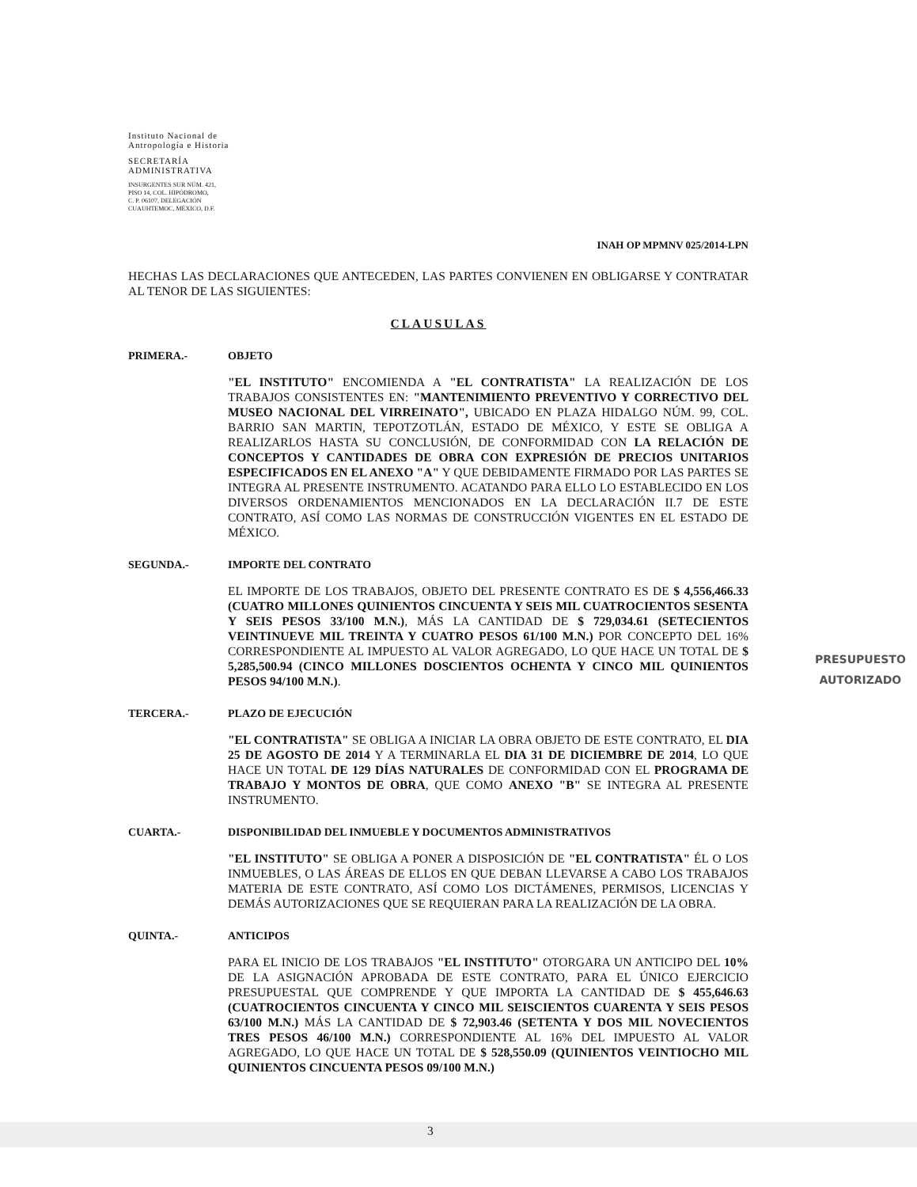Instituto Nacional de
Antropología e Historia
SECRETARÍA
ADMINISTRATIVA
INSURGENTES SUR NÚM. 421,
PISO 14, COL. HIPÓDROMO,
C. P. 06107, DELEGACIÓN
CUAUHTEMOC, MÉXICO, D.F.
INAH OP MPMNV 025/2014-LPN
HECHAS LAS DECLARACIONES QUE ANTECEDEN, LAS PARTES CONVIENEN EN OBLIGARSE Y CONTRATAR AL TENOR DE LAS SIGUIENTES:
CLAUSULAS
PRIMERA.- OBJETO
"EL INSTITUTO" ENCOMIENDA A "EL CONTRATISTA" LA REALIZACIÓN DE LOS TRABAJOS CONSISTENTES EN: "MANTENIMIENTO PREVENTIVO Y CORRECTIVO DEL MUSEO NACIONAL DEL VIRREINATO", UBICADO EN PLAZA HIDALGO NÚM. 99, COL. BARRIO SAN MARTIN, TEPOTZOTLÁN, ESTADO DE MÉXICO, Y ESTE SE OBLIGA A REALIZARLOS HASTA SU CONCLUSIÓN, DE CONFORMIDAD CON LA RELACIÓN DE CONCEPTOS Y CANTIDADES DE OBRA CON EXPRESIÓN DE PRECIOS UNITARIOS ESPECIFICADOS EN EL ANEXO "A" Y QUE DEBIDAMENTE FIRMADO POR LAS PARTES SE INTEGRA AL PRESENTE INSTRUMENTO. ACATANDO PARA ELLO LO ESTABLECIDO EN LOS DIVERSOS ORDENAMIENTOS MENCIONADOS EN LA DECLARACIÓN II.7 DE ESTE CONTRATO, ASÍ COMO LAS NORMAS DE CONSTRUCCIÓN VIGENTES EN EL ESTADO DE MÉXICO.
SEGUNDA.- IMPORTE DEL CONTRATO
EL IMPORTE DE LOS TRABAJOS, OBJETO DEL PRESENTE CONTRATO ES DE $ 4,556,466.33 (CUATRO MILLONES QUINIENTOS CINCUENTA Y SEIS MIL CUATROCIENTOS SESENTA Y SEIS PESOS 33/100 M.N.), MÁS LA CANTIDAD DE $ 729,034.61 (SETECIENTOS VEINTINUEVE MIL TREINTA Y CUATRO PESOS 61/100 M.N.) POR CONCEPTO DEL 16% CORRESPONDIENTE AL IMPUESTO AL VALOR AGREGADO, LO QUE HACE UN TOTAL DE $ 5,285,500.94 (CINCO MILLONES DOSCIENTOS OCHENTA Y CINCO MIL QUINIENTOS PESOS 94/100 M.N.).
TERCERA.- PLAZO DE EJECUCIÓN
"EL CONTRATISTA" SE OBLIGA A INICIAR LA OBRA OBJETO DE ESTE CONTRATO, EL DIA 25 DE AGOSTO DE 2014 Y A TERMINARLA EL DIA 31 DE DICIEMBRE DE 2014, LO QUE HACE UN TOTAL DE 129 DÍAS NATURALES DE CONFORMIDAD CON EL PROGRAMA DE TRABAJO Y MONTOS DE OBRA, QUE COMO ANEXO "B" SE INTEGRA AL PRESENTE INSTRUMENTO.
CUARTA.- DISPONIBILIDAD DEL INMUEBLE Y DOCUMENTOS ADMINISTRATIVOS
"EL INSTITUTO" SE OBLIGA A PONER A DISPOSICIÓN DE "EL CONTRATISTA" ÉL O LOS INMUEBLES, O LAS ÁREAS DE ELLOS EN QUE DEBAN LLEVARSE A CABO LOS TRABAJOS MATERIA DE ESTE CONTRATO, ASÍ COMO LOS DICTÁMENES, PERMISOS, LICENCIAS Y DEMÁS AUTORIZACIONES QUE SE REQUIERAN PARA LA REALIZACIÓN DE LA OBRA.
QUINTA.- ANTICIPOS
PARA EL INICIO DE LOS TRABAJOS "EL INSTITUTO" OTORGARA UN ANTICIPO DEL 10% DE LA ASIGNACIÓN APROBADA DE ESTE CONTRATO, PARA EL ÚNICO EJERCICIO PRESUPUESTAL QUE COMPRENDE Y QUE IMPORTA LA CANTIDAD DE $ 455,646.63 (CUATROCIENTOS CINCUENTA Y CINCO MIL SEISCIENTOS CUARENTA Y SEIS PESOS 63/100 M.N.) MÁS LA CANTIDAD DE $ 72,903.46 (SETENTA Y DOS MIL NOVECIENTOS TRES PESOS 46/100 M.N.) CORRESPONDIENTE AL 16% DEL IMPUESTO AL VALOR AGREGADO, LO QUE HACE UN TOTAL DE $ 528,550.09 (QUINIENTOS VEINTIOCHO MIL QUINIENTOS CINCUENTA PESOS 09/100 M.N.)
PRESUPUESTO
AUTORIZADO
3